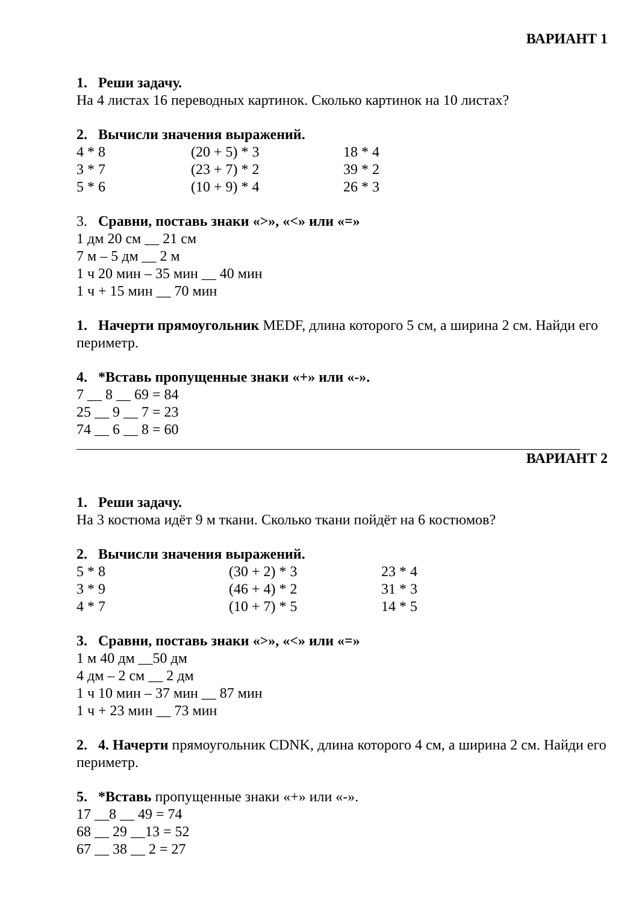ВАРИАНТ 1
1. Реши задачу.
На 4 листах 16 переводных картинок. Сколько картинок на 10 листах?
2. Вычисли значения выражений.
4 * 8 (20 + 5) * 3 18 * 4
3 * 7 (23 + 7) * 2 39 * 2
5 * 6 (10 + 9) * 4 26 * 3
3. Сравни, поставь знаки «>», «<» или «=»
1 дм 20 см __ 21 см
7 м – 5 дм __ 2 м
1 ч 20 мин – 35 мин __ 40 мин
1 ч + 15 мин __ 70 мин
1. Начерти прямоугольник MEDF, длина которого 5 см, а ширина 2 см. Найди его периметр.
4. *Вставь пропущенные знаки «+» или «-».
7 __ 8 __ 69 = 84
25 __ 9 __ 7 = 23
74 __ 6 __ 8 = 60
ВАРИАНТ 2
1. Реши задачу.
На 3 костюма идёт 9 м ткани. Сколько ткани пойдёт на 6 костюмов?
2. Вычисли значения выражений.
5 * 8 (30 + 2) * 3 23 * 4
3 * 9 (46 + 4) * 2 31 * 3
4 * 7 (10 + 7) * 5 14 * 5
3. Сравни, поставь знаки «>», «<» или «=»
1 м 40 дм __50 дм
4 дм – 2 см __ 2 дм
1 ч 10 мин – 37 мин __ 87 мин
1 ч + 23 мин __ 73 мин
2. 4. Начерти прямоугольник CDNK, длина которого 4 см, а ширина 2 см. Найди его периметр.
5. *Вставь пропущенные знаки «+» или «-».
17 __8 __ 49 = 74
68 __ 29 __13 = 52
67 __ 38 __ 2 = 27